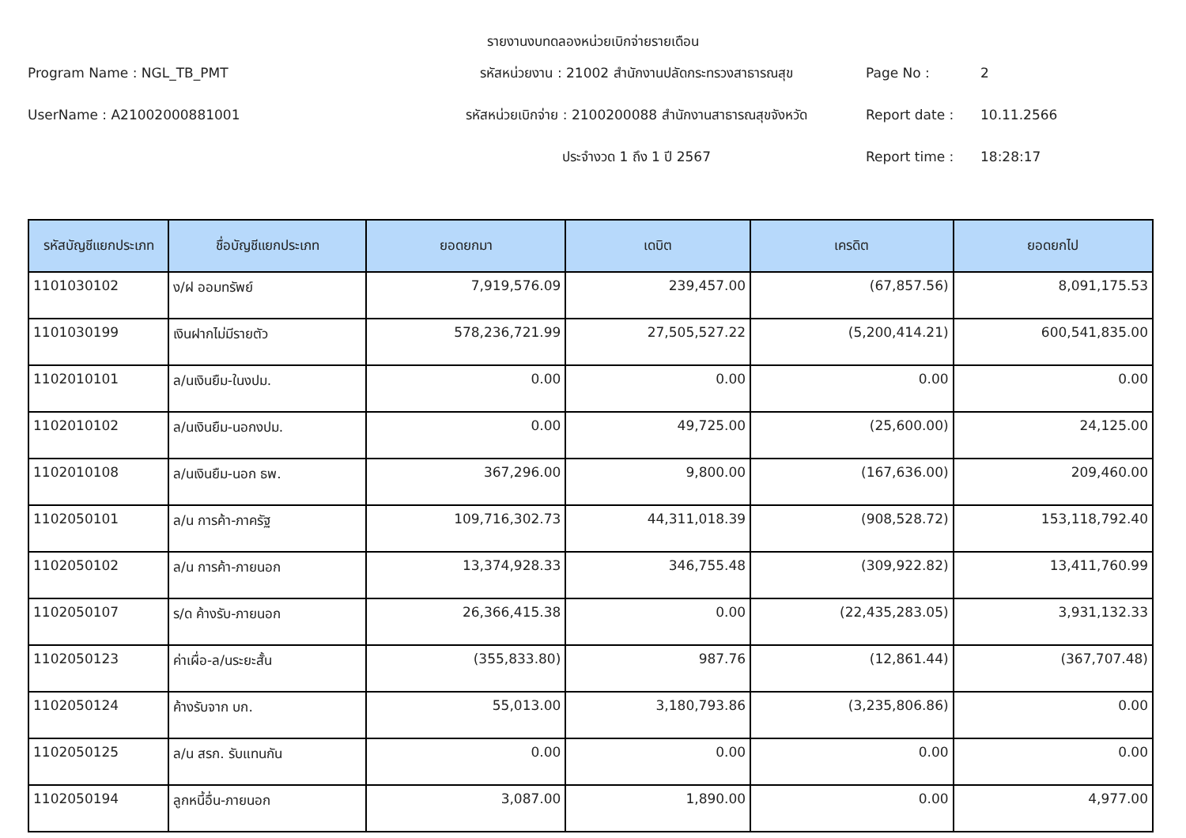รายงานงบทดลองหน่วยเบิกจ่ายรายเดือน
Program Name : NGL_TB_PMT
รหัสหน่วยงาน : 21002 สำนักงานปลัดกระทรวงสาธารณสุข
Page No :
2
UserName : A21002000881001
รหัสหน่วยเบิกจ่าย : 2100200088 สำนักงานสาธารณสุขจังหวัด
Report date :
10.11.2566
ประจำงวด 1 ถึง 1 ปี 2567
Report time :
18:28:17
| รหัสบัญชีแยกประเภท | ชื่อบัญชีแยกประเภท | ยอดยกมา | เดบิต | เครดิต | ยอดยกไป |
| --- | --- | --- | --- | --- | --- |
| 1101030102 | ง/ฝ ออมทรัพย์ | 7,919,576.09 | 239,457.00 | (67,857.56) | 8,091,175.53 |
| 1101030199 | เงินฝากไม่มีรายตัว | 578,236,721.99 | 27,505,527.22 | (5,200,414.21) | 600,541,835.00 |
| 1102010101 | ล/นเงินยืม-ในงปม. | 0.00 | 0.00 | 0.00 | 0.00 |
| 1102010102 | ล/นเงินยืม-นอกงปม. | 0.00 | 49,725.00 | (25,600.00) | 24,125.00 |
| 1102010108 | ล/นเงินยืม-นอก ธพ. | 367,296.00 | 9,800.00 | (167,636.00) | 209,460.00 |
| 1102050101 | ล/น การค้า-ภาครัฐ | 109,716,302.73 | 44,311,018.39 | (908,528.72) | 153,118,792.40 |
| 1102050102 | ล/น การค้า-ภายนอก | 13,374,928.33 | 346,755.48 | (309,922.82) | 13,411,760.99 |
| 1102050107 | ร/ด ค้างรับ-ภายนอก | 26,366,415.38 | 0.00 | (22,435,283.05) | 3,931,132.33 |
| 1102050123 | ค่าเผื่อ-ล/นระยะสั้น | (355,833.80) | 987.76 | (12,861.44) | (367,707.48) |
| 1102050124 | ค้างรับจาก บก. | 55,013.00 | 3,180,793.86 | (3,235,806.86) | 0.00 |
| 1102050125 | ล/น สรก. รับแทนกัน | 0.00 | 0.00 | 0.00 | 0.00 |
| 1102050194 | ลูกหนี้อื่น-ภายนอก | 3,087.00 | 1,890.00 | 0.00 | 4,977.00 |